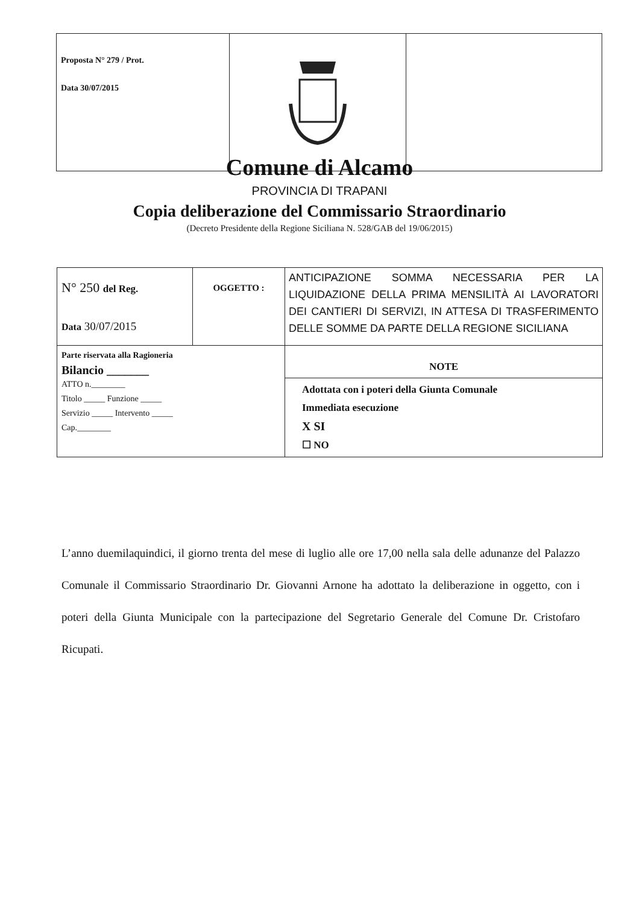| Proposta N° 279 / Prot. Data 30/07/2015 | | |
Comune di Alcamo
PROVINCIA DI TRAPANI
Copia deliberazione del Commissario Straordinario
(Decreto Presidente della Regione Siciliana N. 528/GAB del 19/06/2015)
| N° 250 del Reg. Data 30/07/2015 | OGGETTO : | ANTICIPAZIONE SOMMA NECESSARIA PER LA LIQUIDAZIONE DELLA PRIMA MENSILITÀ AI LAVORATORI DEI CANTIERI DI SERVIZI, IN ATTESA DI TRASFERIMENTO DELLE SOMME DA PARTE DELLA REGIONE SICILIANA |
| Parte riservata alla Ragioneria Bilancio _______ ATTO n.________ Titolo _____ Funzione _____ Servizio _____ Intervento _____ Cap.________ | | NOTE |
| | | Adottata con i poteri della Giunta Comunale Immediata esecuzione X SI ☐ NO |
L’anno duemilaquindici, il giorno trenta del mese di luglio alle ore 17,00 nella sala delle adunanze del Palazzo Comunale il Commissario Straordinario Dr. Giovanni Arnone ha adottato la deliberazione in oggetto, con i poteri della Giunta Municipale con la partecipazione del Segretario Generale del Comune Dr. Cristofaro Ricupati.